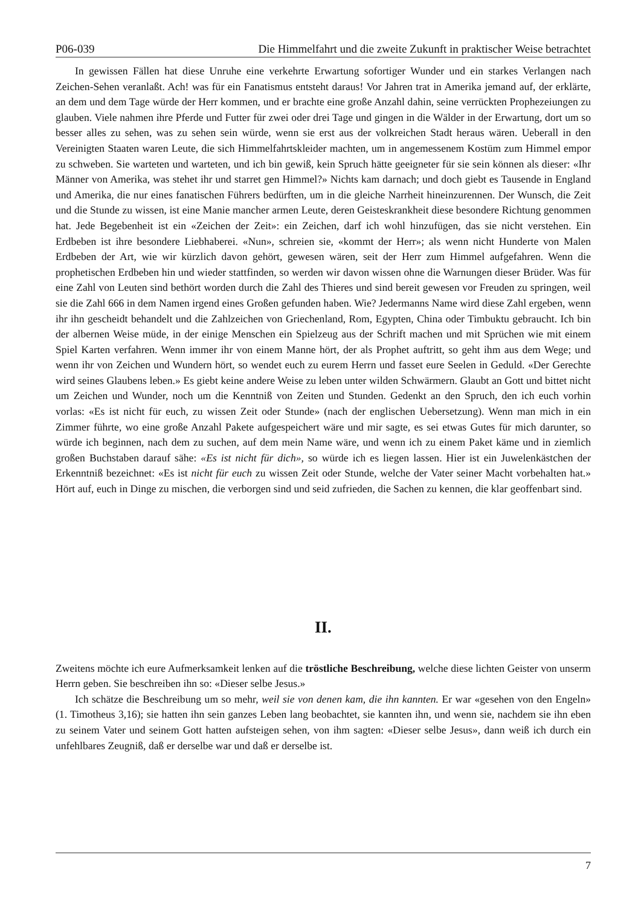P06-039 Die Himmelfahrt und die zweite Zukunft in praktischer Weise betrachtet
In gewissen Fällen hat diese Unruhe eine verkehrte Erwartung sofortiger Wunder und ein starkes Verlangen nach Zeichen-Sehen veranlaßt. Ach! was für ein Fanatismus entsteht daraus! Vor Jahren trat in Amerika jemand auf, der erklärte, an dem und dem Tage würde der Herr kommen, und er brachte eine große Anzahl dahin, seine verrückten Prophezeiungen zu glauben. Viele nahmen ihre Pferde und Futter für zwei oder drei Tage und gingen in die Wälder in der Erwartung, dort um so besser alles zu sehen, was zu sehen sein würde, wenn sie erst aus der volkreichen Stadt heraus wären. Ueberall in den Vereinigten Staaten waren Leute, die sich Himmelfahrtskleider machten, um in angemessenem Kostüm zum Himmel empor zu schweben. Sie warteten und warteten, und ich bin gewiß, kein Spruch hätte geeigneter für sie sein können als dieser: «Ihr Männer von Amerika, was stehet ihr und starret gen Himmel?» Nichts kam darnach; und doch giebt es Tausende in England und Amerika, die nur eines fanatischen Führers bedürften, um in die gleiche Narrheit hineinzurennen. Der Wunsch, die Zeit und die Stunde zu wissen, ist eine Manie mancher armen Leute, deren Geisteskrankheit diese besondere Richtung genommen hat. Jede Begebenheit ist ein «Zeichen der Zeit»: ein Zeichen, darf ich wohl hinzufügen, das sie nicht verstehen. Ein Erdbeben ist ihre besondere Liebhaberei. «Nun», schreien sie, «kommt der Herr»; als wenn nicht Hunderte von Malen Erdbeben der Art, wie wir kürzlich davon gehört, gewesen wären, seit der Herr zum Himmel aufgefahren. Wenn die prophetischen Erdbeben hin und wieder stattfinden, so werden wir davon wissen ohne die Warnungen dieser Brüder. Was für eine Zahl von Leuten sind bethört worden durch die Zahl des Thieres und sind bereit gewesen vor Freuden zu springen, weil sie die Zahl 666 in dem Namen irgend eines Großen gefunden haben. Wie? Jedermanns Name wird diese Zahl ergeben, wenn ihr ihn gescheidt behandelt und die Zahlzeichen von Griechenland, Rom, Egypten, China oder Timbuktu gebraucht. Ich bin der albernen Weise müde, in der einige Menschen ein Spielzeug aus der Schrift machen und mit Sprüchen wie mit einem Spiel Karten verfahren. Wenn immer ihr von einem Manne hört, der als Prophet auftritt, so geht ihm aus dem Wege; und wenn ihr von Zeichen und Wundern hört, so wendet euch zu eurem Herrn und fasset eure Seelen in Geduld. «Der Gerechte wird seines Glaubens leben.» Es giebt keine andere Weise zu leben unter wilden Schwärmern. Glaubt an Gott und bittet nicht um Zeichen und Wunder, noch um die Kenntniß von Zeiten und Stunden. Gedenkt an den Spruch, den ich euch vorhin vorlas: «Es ist nicht für euch, zu wissen Zeit oder Stunde» (nach der englischen Uebersetzung). Wenn man mich in ein Zimmer führte, wo eine große Anzahl Pakete aufgespeichert wäre und mir sagte, es sei etwas Gutes für mich darunter, so würde ich beginnen, nach dem zu suchen, auf dem mein Name wäre, und wenn ich zu einem Paket käme und in ziemlich großen Buchstaben darauf sähe: «Es ist nicht für dich», so würde ich es liegen lassen. Hier ist ein Juwelenkästchen der Erkenntniß bezeichnet: «Es ist nicht für euch zu wissen Zeit oder Stunde, welche der Vater seiner Macht vorbehalten hat.» Hört auf, euch in Dinge zu mischen, die verborgen sind und seid zufrieden, die Sachen zu kennen, die klar geoffenbart sind.
II.
Zweitens möchte ich eure Aufmerksamkeit lenken auf die tröstliche Beschreibung, welche diese lichten Geister von unserm Herrn geben. Sie beschreiben ihn so: «Dieser selbe Jesus.»
Ich schätze die Beschreibung um so mehr, weil sie von denen kam, die ihn kannten. Er war «gesehen von den Engeln» (1. Timotheus 3,16); sie hatten ihn sein ganzes Leben lang beobachtet, sie kannten ihn, und wenn sie, nachdem sie ihn eben zu seinem Vater und seinem Gott hatten aufsteigen sehen, von ihm sagten: «Dieser selbe Jesus», dann weiß ich durch ein unfehlbares Zeugniß, daß er derselbe war und daß er derselbe ist.
7